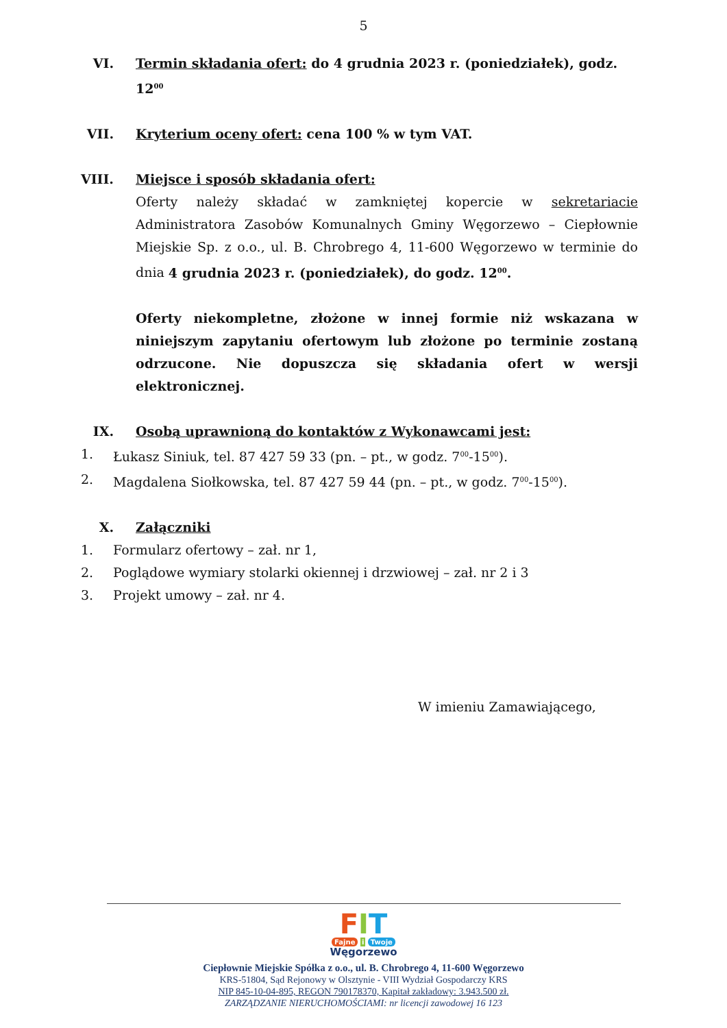5
VI. Termin składania ofert: do 4 grudnia 2023 r. (poniedziałek), godz. 12<sup>00</sup>
VII. Kryterium oceny ofert: cena 100 % w tym VAT.
VIII. Miejsce i sposób składania ofert:
Oferty należy składać w zamkniętej kopercie w sekretariacie Administratora Zasobów Komunalnych Gminy Węgorzewo – Ciepłownie Miejskie Sp. z o.o., ul. B. Chrobrego 4, 11-600 Węgorzewo w terminie do dnia 4 grudnia 2023 r. (poniedziałek), do godz. 12<sup>00</sup>.
Oferty niekompletne, złożone w innej formie niż wskazana w niniejszym zapytaniu ofertowym lub złożone po terminie zostaną odrzucone. Nie dopuszcza się składania ofert w wersji elektronicznej.
IX. Osobą uprawnioną do kontaktów z Wykonawcami jest:
1. Łukasz Siniuk, tel. 87 427 59 33 (pn. – pt., w godz. 7<sup>00</sup>-15<sup>00</sup>).
2. Magdalena Siołkowska, tel. 87 427 59 44 (pn. – pt., w godz. 7<sup>00</sup>-15<sup>00</sup>).
X. Załączniki
1. Formularz ofertowy – zał. nr 1,
2. Poglądowe wymiary stolarki okiennej i drzwiowej – zał. nr 2 i 3
3. Projekt umowy – zał. nr 4.
W imieniu Zamawiającego,
FIT
Fajne i Twoje
Węgorzewo
Ciepłownie Miejskie Spółka z o.o., ul. B. Chrobrego 4, 11-600 Węgorzewo
KRS-51804, Sąd Rejonowy w Olsztynie - VIII Wydział Gospodarczy KRS
NIP 845-10-04-895, REGON 790178370, Kapitał zakładowy: 3.943.500 zł.
ZARZĄDZANIE NIERUCHOMOŚCIAMI: nr licencji zawodowej 16 123